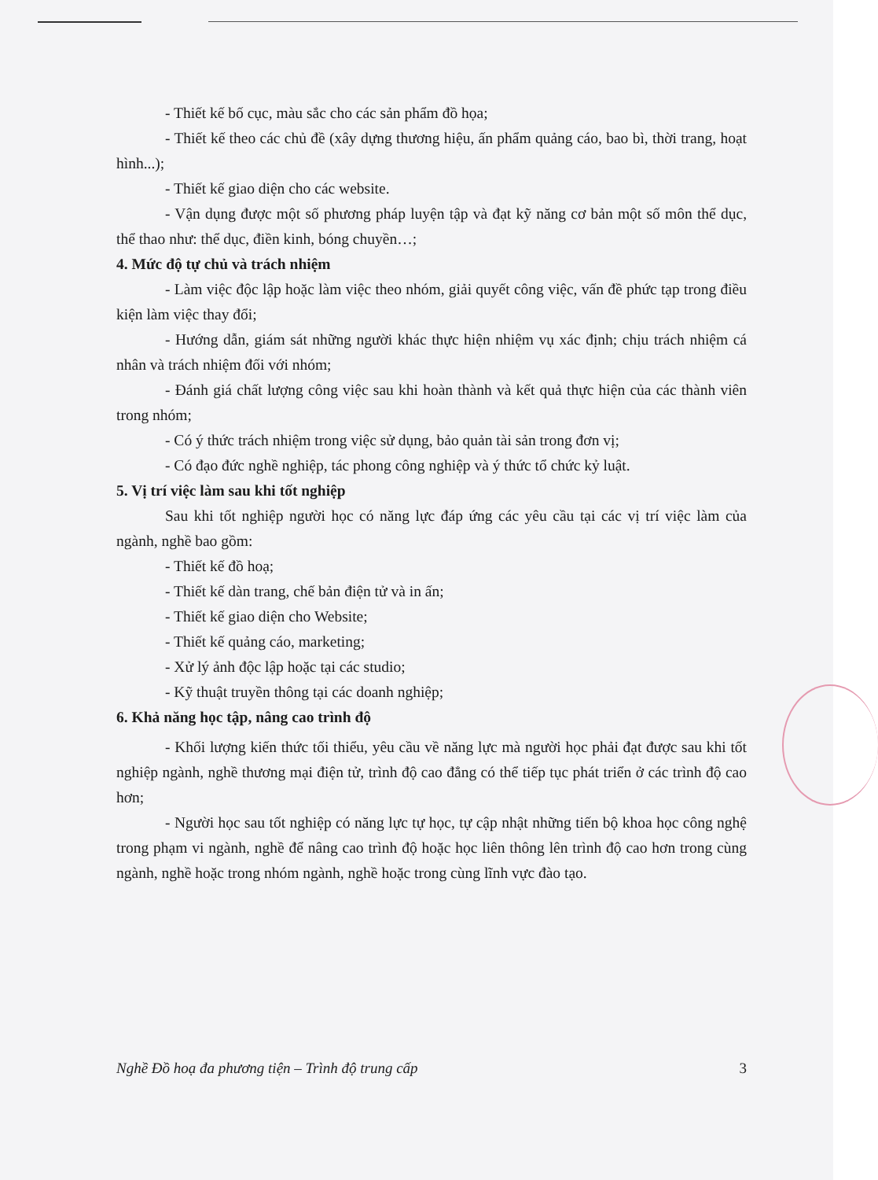- Thiết kế bố cục, màu sắc cho các sản phẩm đồ họa;
- Thiết kế theo các chủ đề (xây dựng thương hiệu, ấn phẩm quảng cáo, bao bì, thời trang, hoạt hình...);
- Thiết kế giao diện cho các website.
- Vận dụng được một số phương pháp luyện tập và đạt kỹ năng cơ bản một số môn thể dục, thể thao như: thể dục, điền kinh, bóng chuyền…;
4. Mức độ tự chủ và trách nhiệm
- Làm việc độc lập hoặc làm việc theo nhóm, giải quyết công việc, vấn đề phức tạp trong điều kiện làm việc thay đổi;
- Hướng dẫn, giám sát những người khác thực hiện nhiệm vụ xác định; chịu trách nhiệm cá nhân và trách nhiệm đối với nhóm;
- Đánh giá chất lượng công việc sau khi hoàn thành và kết quả thực hiện của các thành viên trong nhóm;
- Có ý thức trách nhiệm trong việc sử dụng, bảo quản tài sản trong đơn vị;
- Có đạo đức nghề nghiệp, tác phong công nghiệp và ý thức tổ chức kỷ luật.
5. Vị trí việc làm sau khi tốt nghiệp
Sau khi tốt nghiệp người học có năng lực đáp ứng các yêu cầu tại các vị trí việc làm của ngành, nghề bao gồm:
- Thiết kế đồ hoạ;
- Thiết kế dàn trang, chế bản điện tử và in ấn;
- Thiết kế giao diện cho Website;
- Thiết kế quảng cáo, marketing;
- Xử lý ảnh độc lập hoặc tại các studio;
- Kỹ thuật truyền thông tại các doanh nghiệp;
6. Khả năng học tập, nâng cao trình độ
- Khối lượng kiến thức tối thiểu, yêu cầu về năng lực mà người học phải đạt được sau khi tốt nghiệp ngành, nghề thương mại điện tử, trình độ cao đẳng có thể tiếp tục phát triển ở các trình độ cao hơn;
- Người học sau tốt nghiệp có năng lực tự học, tự cập nhật những tiến bộ khoa học công nghệ trong phạm vi ngành, nghề để nâng cao trình độ hoặc học liên thông lên trình độ cao hơn trong cùng ngành, nghề hoặc trong nhóm ngành, nghề hoặc trong cùng lĩnh vực đào tạo.
Nghề Đồ hoạ đa phương tiện – Trình độ trung cấp 3